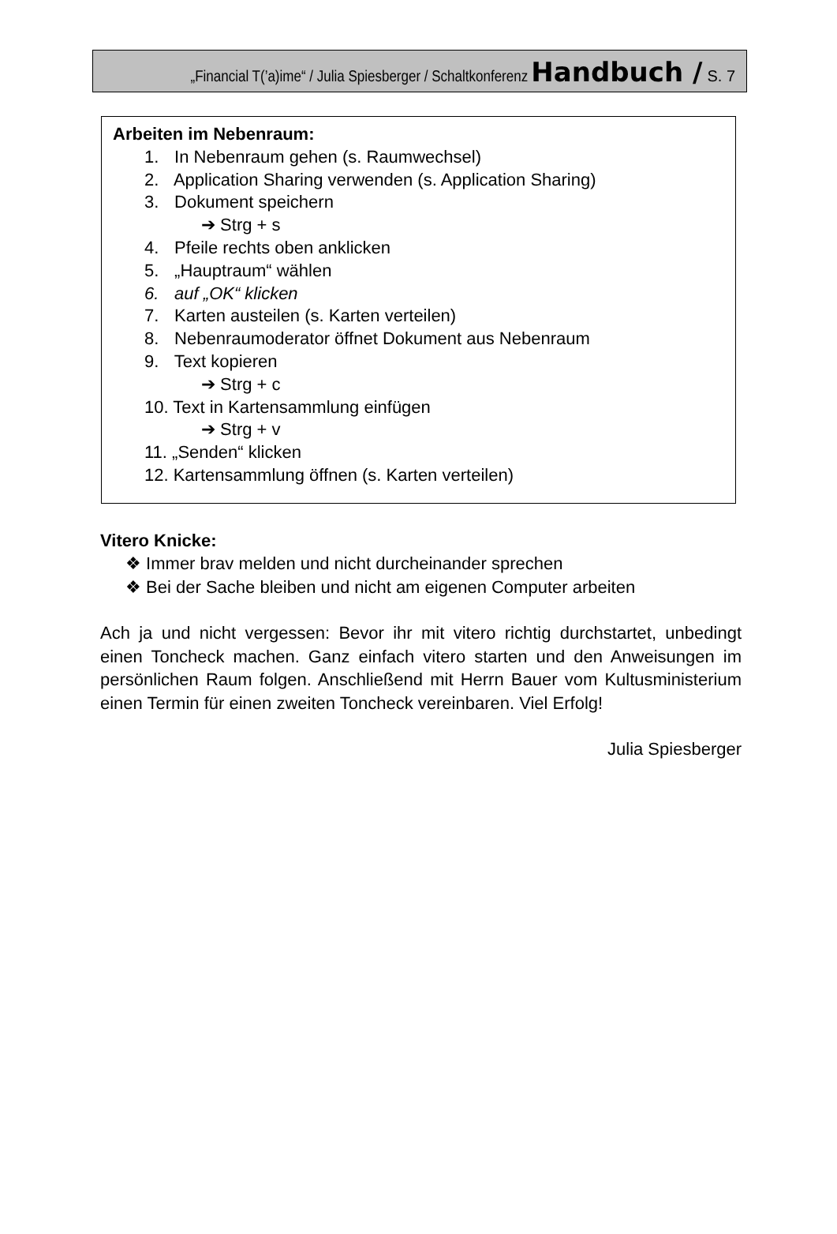„Financial T(’a)ime“ / Julia Spiesberger / Schaltkonferenz Handbuch / S. 7
Arbeiten im Nebenraum:
1. In Nebenraum gehen (s. Raumwechsel)
2. Application Sharing verwenden (s. Application Sharing)
3. Dokument speichern
➔ Strg + s
4. Pfeile rechts oben anklicken
5. „Hauptraum“ wählen
6. auf „OK“ klicken
7. Karten austeilen (s. Karten verteilen)
8. Nebenraumoderator öffnet Dokument aus Nebenraum
9. Text kopieren
➔ Strg + c
10. Text in Kartensammlung einfügen
➔ Strg + v
11. „Senden“ klicken
12. Kartensammlung öffnen (s. Karten verteilen)
Vitero Knicke:
❖ Immer brav melden und nicht durcheinander sprechen
❖ Bei der Sache bleiben und nicht am eigenen Computer arbeiten
Ach ja und nicht vergessen: Bevor ihr mit vitero richtig durchstartet, unbedingt einen Toncheck machen. Ganz einfach vitero starten und den Anweisungen im persönlichen Raum folgen. Anschließend mit Herrn Bauer vom Kultusministerium einen Termin für einen zweiten Toncheck vereinbaren. Viel Erfolg!
Julia Spiesberger